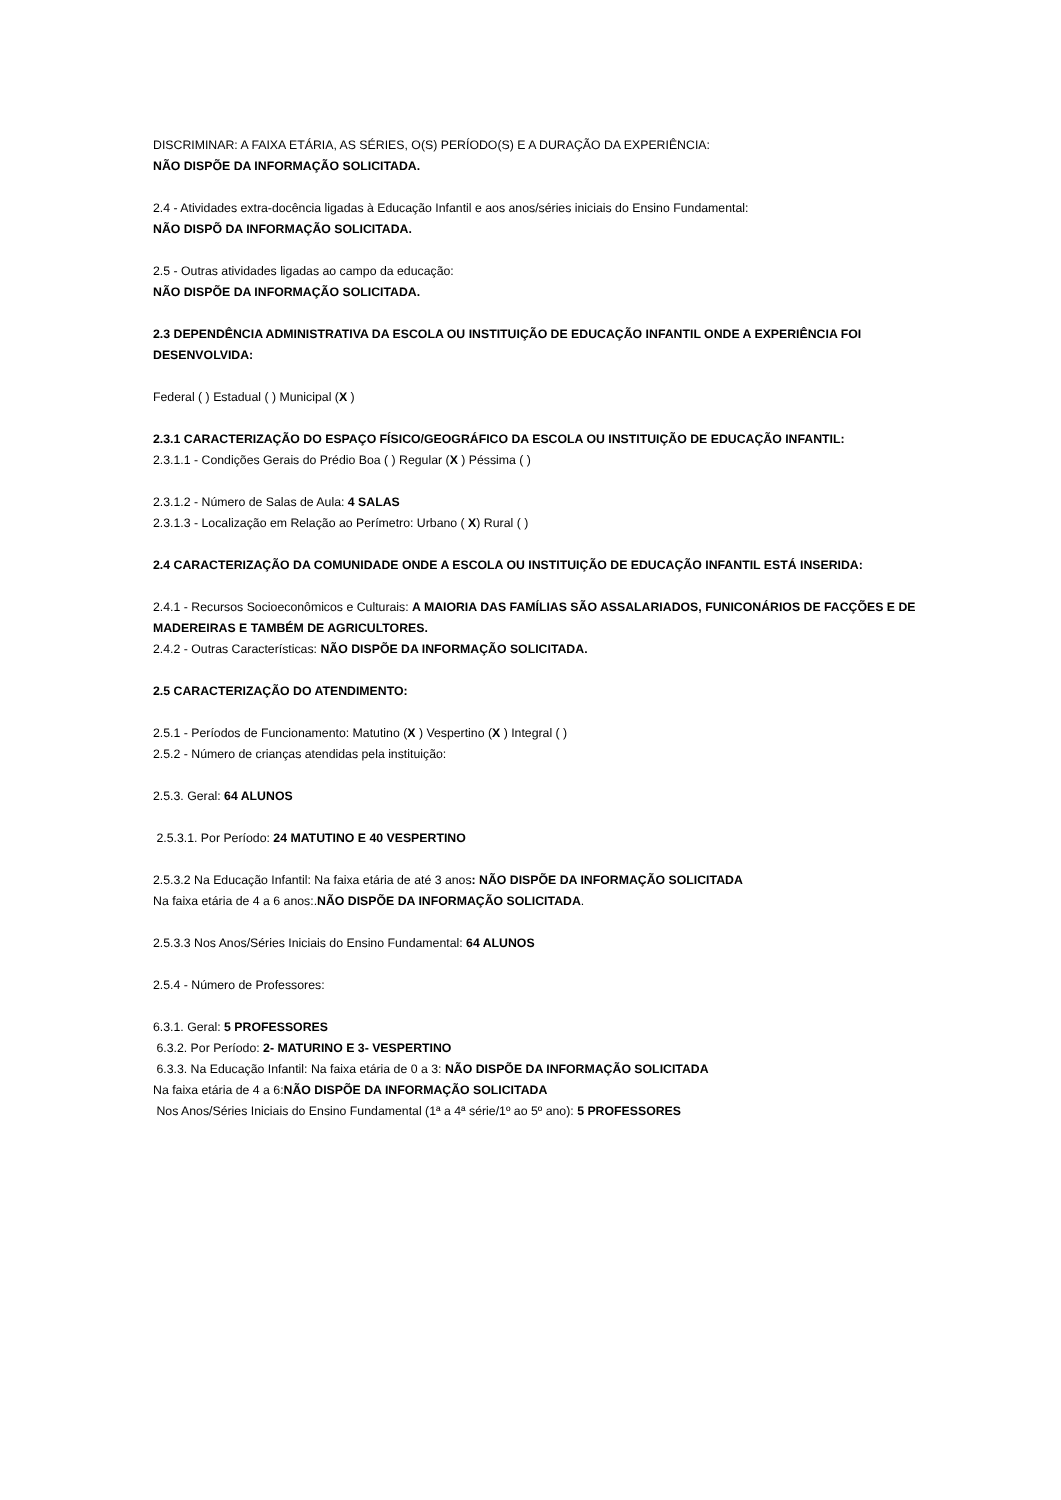DISCRIMINAR: A FAIXA ETÁRIA, AS SÉRIES, O(S) PERÍODO(S) E A DURAÇÃO DA EXPERIÊNCIA:
NÃO DISPÕE DA INFORMAÇÃO SOLICITADA.
2.4 - Atividades extra-docência ligadas à Educação Infantil e aos anos/séries iniciais do Ensino Fundamental:
NÃO DISPÕ DA INFORMAÇÃO SOLICITADA.
2.5 - Outras atividades ligadas ao campo da educação:
NÃO DISPÕE DA INFORMAÇÃO SOLICITADA.
2.3 DEPENDÊNCIA ADMINISTRATIVA DA ESCOLA OU INSTITUIÇÃO DE EDUCAÇÃO INFANTIL ONDE A EXPERIÊNCIA FOI DESENVOLVIDA:
Federal ( ) Estadual ( ) Municipal (X )
2.3.1 CARACTERIZAÇÃO DO ESPAÇO FÍSICO/GEOGRÁFICO DA ESCOLA OU INSTITUIÇÃO DE EDUCAÇÃO INFANTIL:
2.3.1.1 - Condições Gerais do Prédio Boa ( ) Regular (X ) Péssima ( )
2.3.1.2 - Número de Salas de Aula: 4 SALAS
2.3.1.3 - Localização em Relação ao Perímetro: Urbano ( X) Rural ( )
2.4 CARACTERIZAÇÃO DA COMUNIDADE ONDE A ESCOLA OU INSTITUIÇÃO DE EDUCAÇÃO INFANTIL ESTÁ INSERIDA:
2.4.1 - Recursos Socioeconômicos e Culturais: A MAIORIA DAS FAMÍLIAS SÃO ASSALARIADOS, FUNICONÁRIOS DE FACÇÕES E DE MADEREIRAS E TAMBÉM DE AGRICULTORES.
2.4.2 - Outras Características: NÃO DISPÕE DA INFORMAÇÃO SOLICITADA.
2.5 CARACTERIZAÇÃO DO ATENDIMENTO:
2.5.1 - Períodos de Funcionamento: Matutino (X ) Vespertino (X ) Integral ( )
2.5.2 - Número de crianças atendidas pela instituição:
2.5.3. Geral: 64 ALUNOS
2.5.3.1. Por Período: 24 MATUTINO E 40 VESPERTINO
2.5.3.2 Na Educação Infantil: Na faixa etária de até 3 anos: NÃO DISPÕE DA INFORMAÇÃO SOLICITADA
Na faixa etária de 4 a 6 anos:.NÃO DISPÕE DA INFORMAÇÃO SOLICITADA.
2.5.3.3 Nos Anos/Séries Iniciais do Ensino Fundamental: 64 ALUNOS
2.5.4 - Número de Professores:
6.3.1. Geral: 5 PROFESSORES
6.3.2. Por Período: 2- MATURINO E 3- VESPERTINO
6.3.3. Na Educação Infantil: Na faixa etária de 0 a 3: NÃO DISPÕE DA INFORMAÇÃO SOLICITADA
Na faixa etária de 4 a 6:NÃO DISPÕE DA INFORMAÇÃO SOLICITADA
Nos Anos/Séries Iniciais do Ensino Fundamental (1ª a 4ª série/1º ao 5º ano): 5 PROFESSORES